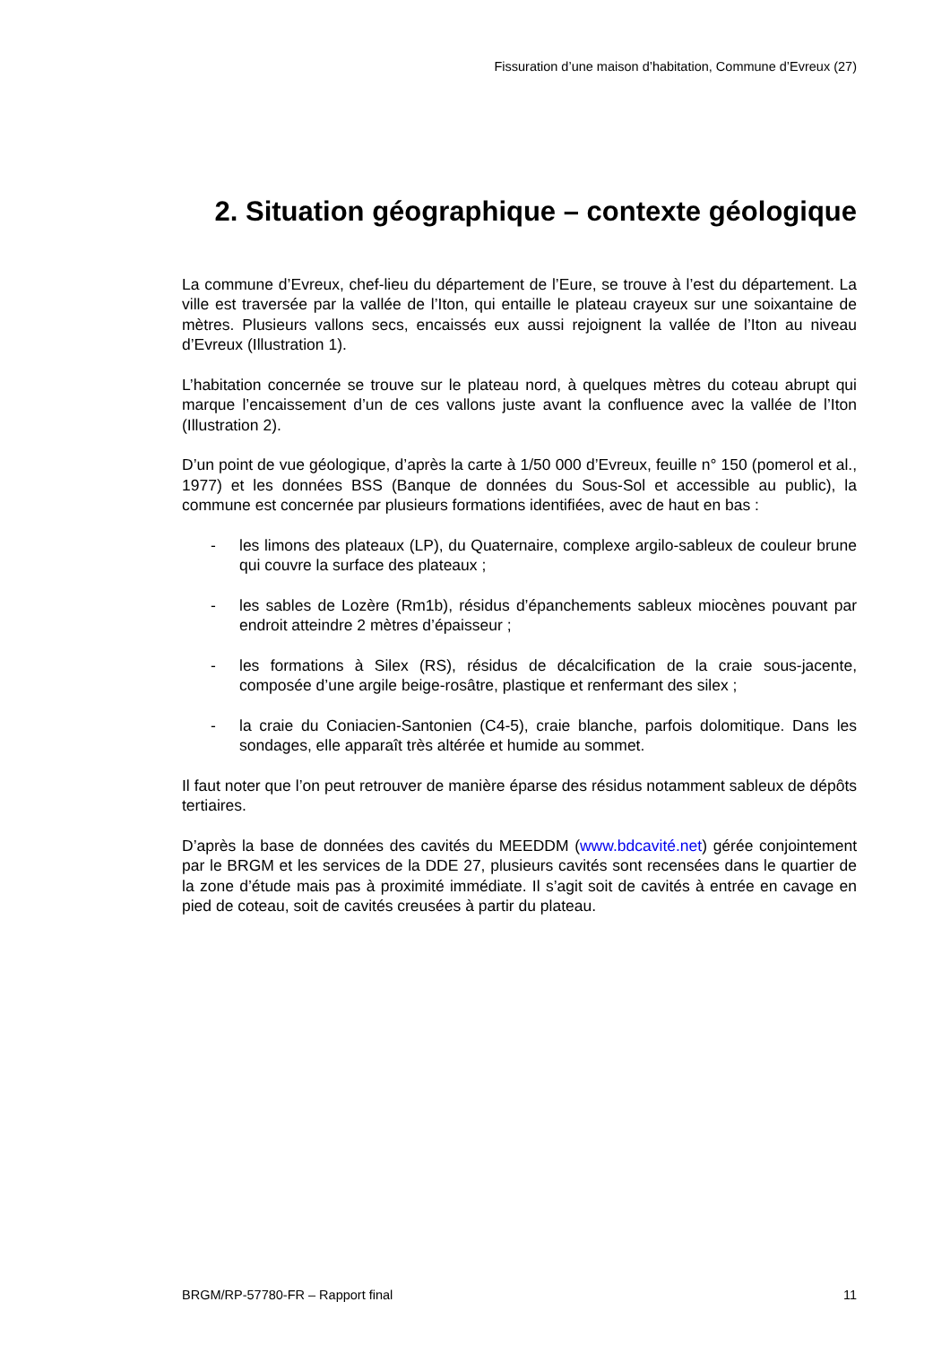Fissuration d’une maison d’habitation, Commune d’Evreux (27)
2. Situation géographique – contexte géologique
La commune d’Evreux, chef-lieu du département de l’Eure, se trouve à l’est du département. La ville est traversée par la vallée de l’Iton, qui entaille le plateau crayeux sur une soixantaine de mètres. Plusieurs vallons secs, encaissés eux aussi rejoignent la vallée de l’Iton au niveau d’Evreux (Illustration 1).
L’habitation concernée se trouve sur le plateau nord, à quelques mètres du coteau abrupt qui marque l’encaissement d’un de ces vallons juste avant la confluence avec la vallée de l’Iton (Illustration 2).
D’un point de vue géologique, d’après la carte à 1/50 000 d’Evreux, feuille n° 150 (pomerol et al., 1977) et les données BSS (Banque de données du Sous-Sol et accessible au public), la commune est concernée par plusieurs formations identifiées, avec de haut en bas :
- les limons des plateaux (LP), du Quaternaire, complexe argilo-sableux de couleur brune qui couvre la surface des plateaux ;
- les sables de Lozère (Rm1b), résidus d’épanchements sableux miocènes pouvant par endroit atteindre 2 mètres d’épaisseur ;
- les formations à Silex (RS), résidus de décalcification de la craie sous-jacente, composée d’une argile beige-rosâtre, plastique et renfermant des silex ;
- la craie du Coniacien-Santonien (C4-5), craie blanche, parfois dolomitique. Dans les sondages, elle apparaît très altérée et humide au sommet.
Il faut noter que l’on peut retrouver de manière éparse des résidus notamment sableux de dépôts tertiaires.
D’après la base de données des cavités du MEEDDM (www.bdcavité.net) gérée conjointement par le BRGM et les services de la DDE 27, plusieurs cavités sont recensées dans le quartier de la zone d’étude mais pas à proximité immédiate. Il s’agit soit de cavités à entrée en cavage en pied de coteau, soit de cavités creusées à partir du plateau.
BRGM/RP-57780-FR – Rapport final 11